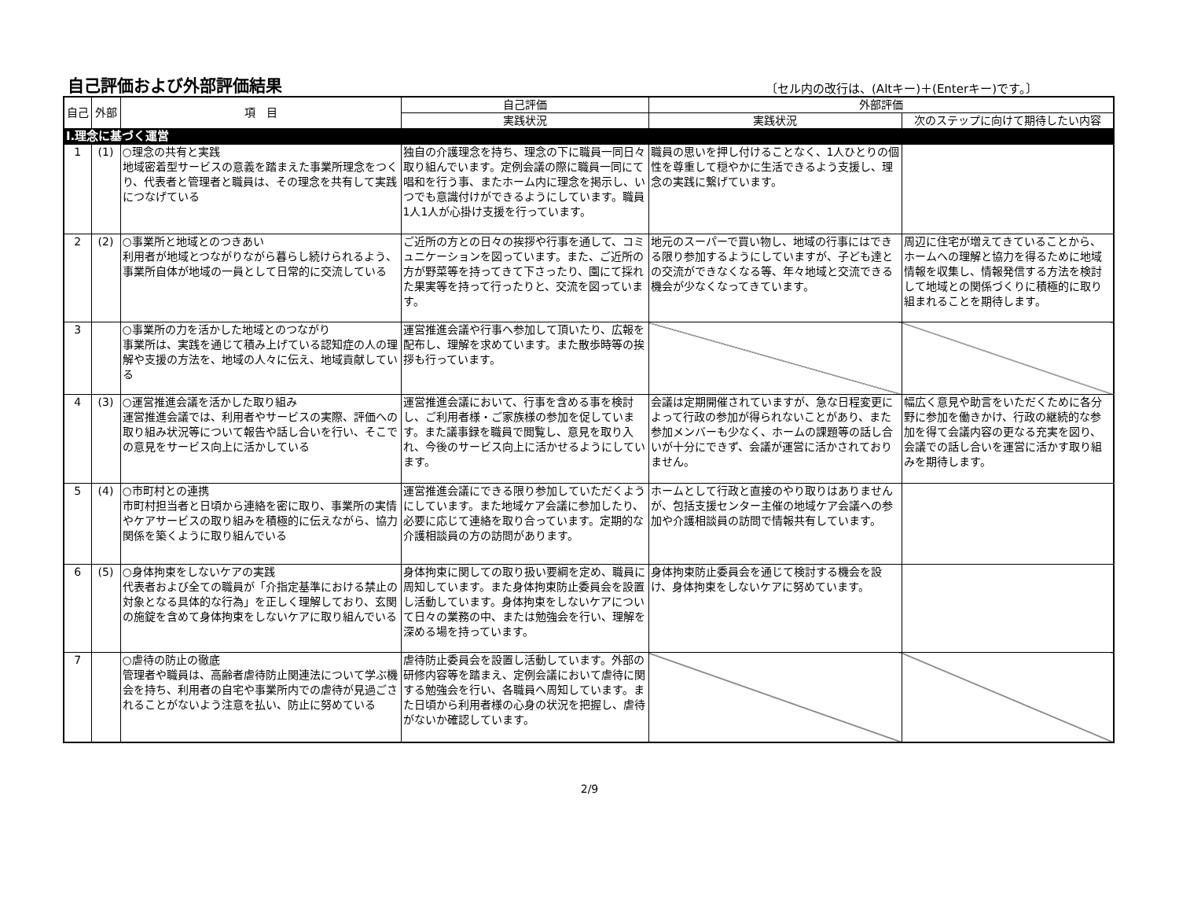自己評価および外部評価結果
〔セル内の改行は、(Altキー)＋(Enterキー)です。〕
| 自己 | 外部 | 項 目 | 自己評価 | 外部評価 | |
| --- | --- | --- | --- | --- | --- |
| | | | 実践状況 | 実践状況 | 次のステップに向けて期待したい内容 |
| Ⅰ.理念に基づく運営 | | | | | |
| 1 | (1) | ○理念の共有と実践 地域密着型サービスの意義を踏まえた事業所理念をつくり、代表者と管理者と職員は、その理念を共有して実践につなげている | 独自の介護理念を持ち、理念の下に職員一同日々取り組んでいます。定例会議の際に職員一同にて唱和を行う事、またホーム内に理念を掲示し、いつでも意識付けができるようにしています。職員1人1人が心掛け支援を行っています。 | 職員の思いを押し付けることなく、1人ひとりの個性を尊重して穏やかに生活できるよう支援し、理念の実践に繋げています。 | |
| 2 | (2) | ○事業所と地域とのつきあい 利用者が地域とつながりながら暮らし続けられるよう、事業所自体が地域の一員として日常的に交流している | ご近所の方との日々の挨拶や行事を通して、コミュニケーションを図っています。また、ご近所の方が野菜等を持ってきて下さったり、園にて採れた果実等を持って行ったりと、交流を図っています。 | 地元のスーパーで買い物し、地域の行事にはできる限り参加するようにしていますが、子ども達との交流ができなくなる等、年々地域と交流できる機会が少なくなってきています。 | 周辺に住宅が増えてきていることから、ホームへの理解と協力を得るために地域情報を収集し、情報発信する方法を検討して地域との関係づくりに積極的に取り組まれることを期待します。 |
| 3 | | ○事業所の力を活かした地域とのつながり 事業所は、実践を通じて積み上げている認知症の人の理解や支援の方法を、地域の人々に伝え、地域貢献している | 運営推進会議や行事へ参加して頂いたり、広報を配布し、理解を求めています。また散歩時等の挨拶も行っています。 | | |
| 4 | (3) | ○運営推進会議を活かした取り組み 運営推進会議では、利用者やサービスの実際、評価への取り組み状況等について報告や話し合いを行い、そこでの意見をサービス向上に活かしている | 運営推進会議において、行事を含める事を検討し、ご利用者様・ご家族様の参加を促しています。また議事録を職員で閲覧し、意見を取り入れ、今後のサービス向上に活かせるようにしています。 | 会議は定期開催されていますが、急な日程変更によって行政の参加が得られないことがあり、また参加メンバーも少なく、ホームの課題等の話し合いが十分にできず、会議が運営に活かされておりません。 | 幅広く意見や助言をいただくために各分野に参加を働きかけ、行政の継続的な参加を得て会議内容の更なる充実を図り、会議での話し合いを運営に活かす取り組みを期待します。 |
| 5 | (4) | ○市町村との連携 市町村担当者と日頃から連絡を密に取り、事業所の実情やケアサービスの取り組みを積極的に伝えながら、協力関係を築くように取り組んでいる | 運営推進会議にできる限り参加していただくようにしています。また地域ケア会議に参加したり、必要に応じて連絡を取り合っています。定期的な介護相談員の方の訪問があります。 | ホームとして行政と直接のやり取りはありませんが、包括支援センター主催の地域ケア会議への参加や介護相談員の訪問で情報共有しています。 | |
| 6 | (5) | ○身体拘束をしないケアの実践 代表者および全ての職員が「介指定基準における禁止の対象となる具体的な行為」を正しく理解しており、玄関の施錠を含めて身体拘束をしないケアに取り組んでいる | 身体拘束に関しての取り扱い要綱を定め、職員に周知しています。また身体拘束防止委員会を設置し活動しています。身体拘束をしないケアについて日々の業務の中、または勉強会を行い、理解を深める場を持っています。 | 身体拘束防止委員会を通じて検討する機会を設け、身体拘束をしないケアに努めています。 | |
| 7 | | ○虐待の防止の徹底 管理者や職員は、高齢者虐待防止関連法について学ぶ機会を持ち、利用者の自宅や事業所内での虐待が見過ごされることがないよう注意を払い、防止に努めている | 虐待防止委員会を設置し活動しています。外部の研修内容等を踏まえ、定例会議において虐待に関する勉強会を行い、各職員へ周知しています。また日頃から利用者様の心身の状況を把握し、虐待がないか確認しています。 | | |
2/9